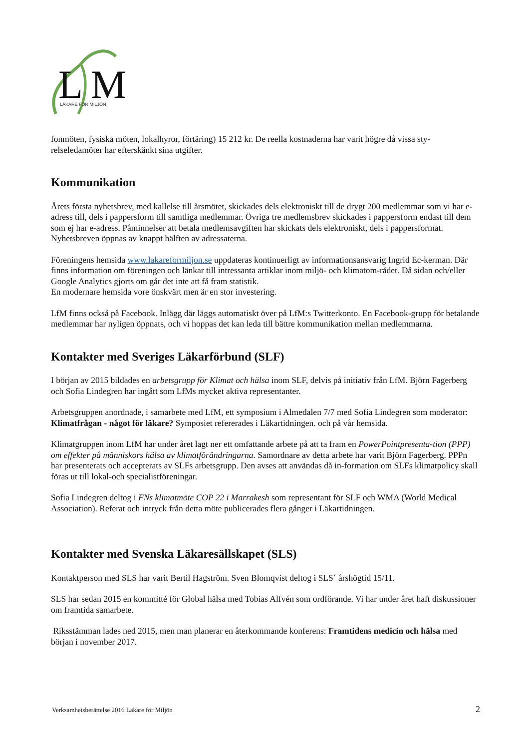L
M
LÄKARE FÖR MILJÖN
fonmöten, fysiska möten, lokalhyror, förtäring) 15 212 kr. De reella kostnaderna har varit högre då vissa sty-relseledamöter har efterskänkt sina utgifter.
Kommunikation
Årets första nyhetsbrev, med kallelse till årsmötet, skickades dels elektroniskt till de drygt 200 medlemmar som vi har e-adress till, dels i pappersform till samtliga medlemmar. Övriga tre medlemsbrev skickades i pappersform endast till dem som ej har e-adress. Påminnelser att betala medlemsavgiften har skickats dels elektroniskt, dels i pappersformat. Nyhetsbreven öppnas av knappt hälften av adressaterna.
Föreningens hemsida www.lakareformiljon.se uppdateras kontinuerligt av informationsansvarig Ingrid Ec-kerman. Där finns information om föreningen och länkar till intressanta artiklar inom miljö- och klimatom-rådet. Då sidan och/eller Google Analytics gjorts om går det inte att få fram statistik.
En modernare hemsida vore önskvärt men är en stor investering.
LfM finns också på Facebook. Inlägg där läggs automatiskt över på LfM:s Twitterkonto. En Facebook-grupp för betalande medlemmar har nyligen öppnats, och vi hoppas det kan leda till bättre kommunikation mellan medlemmarna.
Kontakter med Sveriges Läkarförbund (SLF)
I början av 2015 bildades en arbetsgrupp för Klimat och hälsa inom SLF, delvis på initiativ från LfM. Björn Fagerberg och Sofia Lindegren har ingått som LfMs mycket aktiva representanter.
Arbetsgruppen anordnade, i samarbete med LfM, ett symposium i Almedalen 7/7 med Sofia Lindegren som moderator: Klimatfrågan - något för läkare? Symposiet refererades i Läkartidningen. och på vår hemsida.
Klimatgruppen inom LfM har under året lagt ner ett omfattande arbete på att ta fram en PowerPointpresenta-tion (PPP) om effekter på människors hälsa av klimatförändringarna. Samordnare av detta arbete har varit Björn Fagerberg. PPPn har presenterats och accepterats av SLFs arbetsgrupp. Den avses att användas då in-formation om SLFs klimatpolicy skall föras ut till lokal-och specialistföreningar.
Sofia Lindegren deltog i FNs klimatmöte COP 22 i Marrakesh som representant för SLF och WMA (World Medical Association). Referat och intryck från detta möte publicerades flera gånger i Läkartidningen.
Kontakter med Svenska Läkaresällskapet (SLS)
Kontaktperson med SLS har varit Bertil Hagström. Sven Blomqvist deltog i SLS´ årshögtid 15/11.
SLS har sedan 2015 en kommitté för Global hälsa med Tobias Alfvén som ordförande. Vi har under året haft diskussioner om framtida samarbete.
Riksstämman lades ned 2015, men man planerar en återkommande konferens: Framtidens medicin och hälsa med början i november 2017.
Verksamhetsberättelse 2016 Läkare för Miljön 2